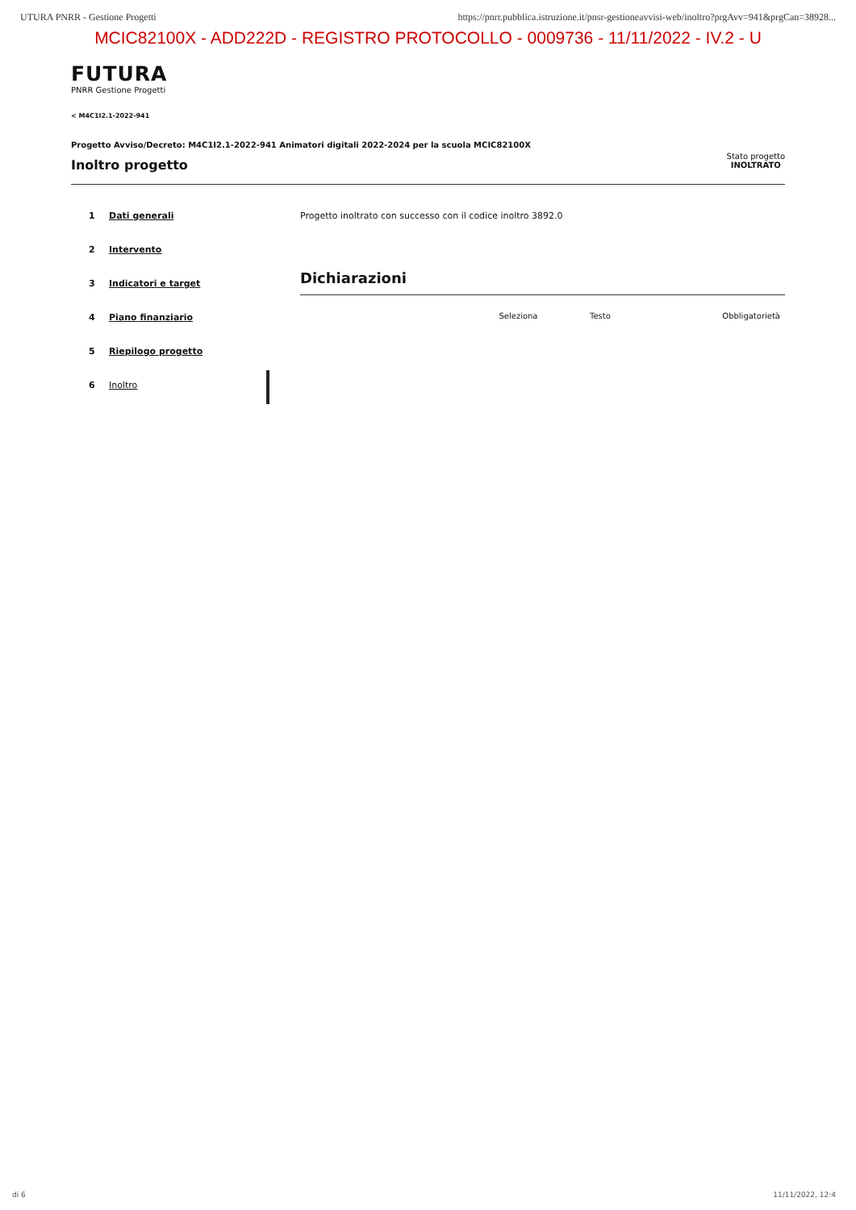UTURA PNRR - Gestione Progetti https://pnrr.pubblica.istruzione.it/pnsr-gestioneavvisi-web/inoltro?prgAvv=941&prgCan=38928...
MCIC82100X - ADD222D - REGISTRO PROTOCOLLO - 0009736 - 11/11/2022 - IV.2 - U
FUTURA
PNRR Gestione Progetti
< M4C1I2.1-2022-941
Progetto Avviso/Decreto: M4C1I2.1-2022-941 Animatori digitali 2022-2024 per la scuola MCIC82100X
Inoltro progetto
Stato progetto
INOLTRATO
1 Dati generali
2 Intervento
3 Indicatori e target
4 Piano finanziario
5 Riepilogo progetto
6 Inoltro
Progetto inoltrato con successo con il codice inoltro 3892.0
Dichiarazioni
| Seleziona | Testo | Obbligatorietà |
di 6 11/11/2022, 12:4